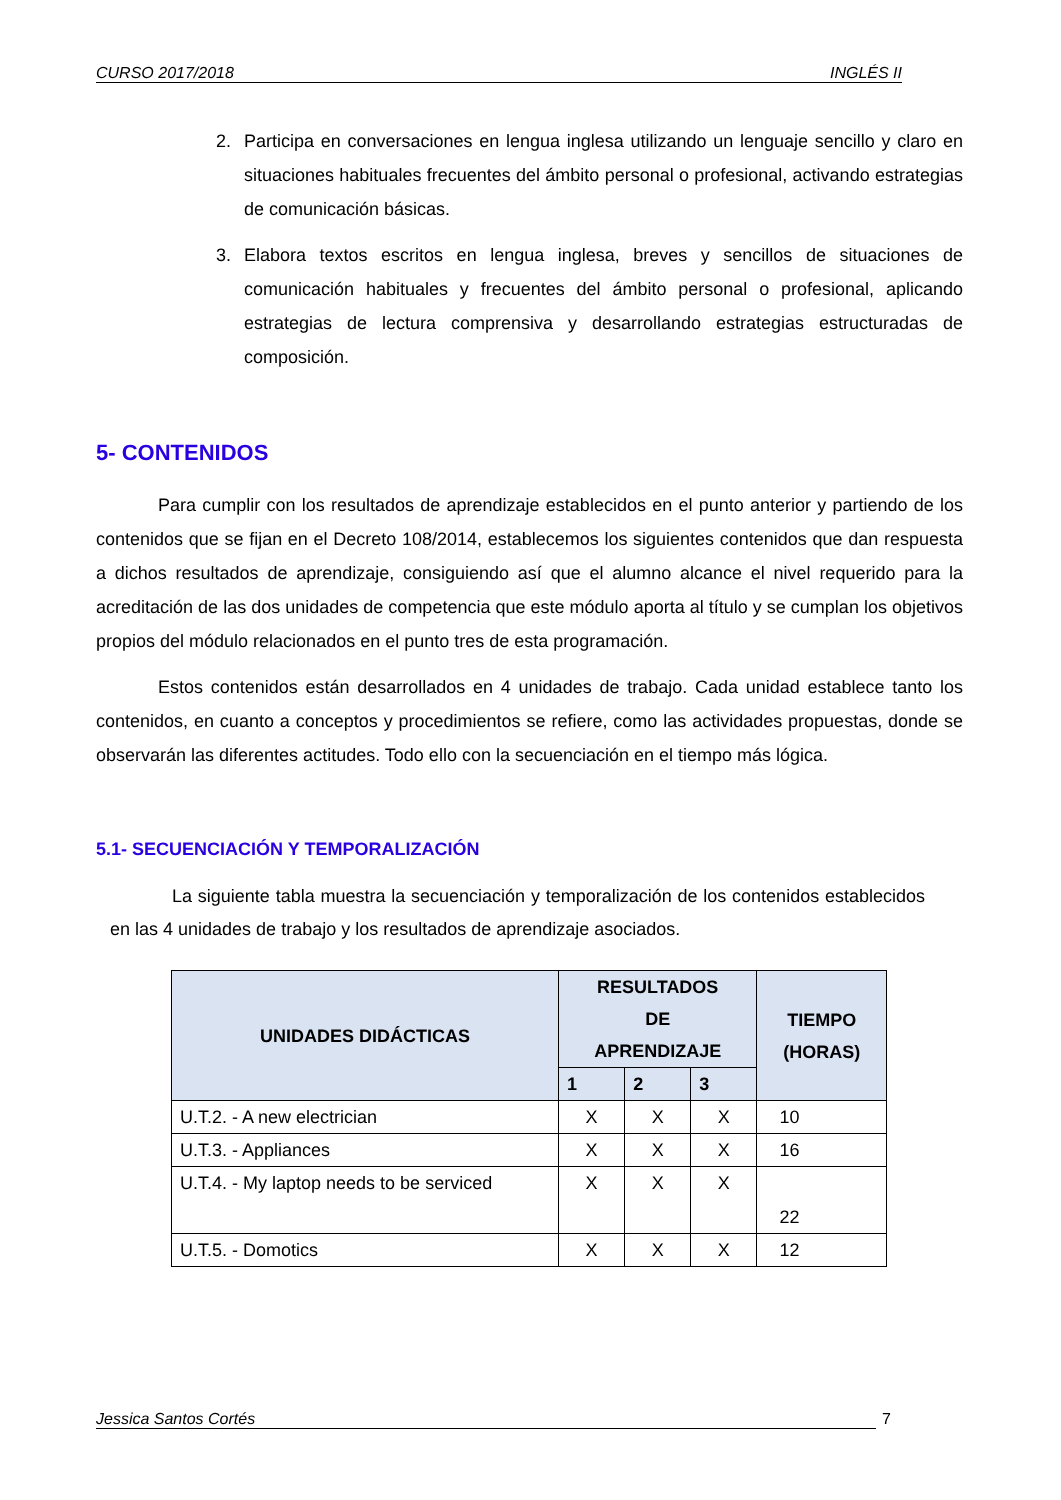CURSO 2017/2018 INGLÉS II
2. Participa en conversaciones en lengua inglesa utilizando un lenguaje sencillo y claro en situaciones habituales frecuentes del ámbito personal o profesional, activando estrategias de comunicación básicas.
3. Elabora textos escritos en lengua inglesa, breves y sencillos de situaciones de comunicación habituales y frecuentes del ámbito personal o profesional, aplicando estrategias de lectura comprensiva y desarrollando estrategias estructuradas de composición.
5- CONTENIDOS
Para cumplir con los resultados de aprendizaje establecidos en el punto anterior y partiendo de los contenidos que se fijan en el Decreto 108/2014, establecemos los siguientes contenidos que dan respuesta a dichos resultados de aprendizaje, consiguiendo así que el alumno alcance el nivel requerido para la acreditación de las dos unidades de competencia que este módulo aporta al título y se cumplan los objetivos propios del módulo relacionados en el punto tres de esta programación.
Estos contenidos están desarrollados en 4 unidades de trabajo. Cada unidad establece tanto los contenidos, en cuanto a conceptos y procedimientos se refiere, como las actividades propuestas, donde se observarán las diferentes actitudes. Todo ello con la secuenciación en el tiempo más lógica.
5.1- SECUENCIACIÓN Y TEMPORALIZACIÓN
La siguiente tabla muestra la secuenciación y temporalización de los contenidos establecidos en las 4 unidades de trabajo y los resultados de aprendizaje asociados.
| UNIDADES DIDÁCTICAS | RESULTADOS DE APRENDIZAJE | | | TIEMPO (HORAS) |
| --- | --- | --- | --- | --- |
| | 1 | 2 | 3 | |
| U.T.2. - A new electrician | X | X | X | 10 |
| U.T.3. - Appliances | X | X | X | 16 |
| U.T.4. - My laptop needs to be serviced | X | X | X | 22 |
| U.T.5. - Domotics | X | X | X | 12 |
Jessica Santos Cortés 7